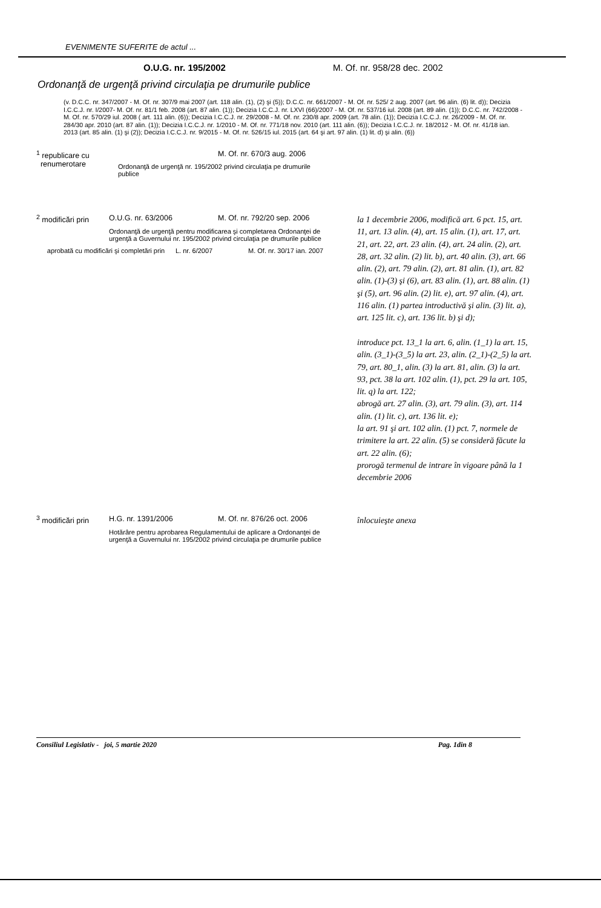EVENIMENTE SUFERITE de actul ...
O.U.G. nr. 195/2002 M. Of. nr. 958/28 dec. 2002
Ordonanţă de urgenţă privind circulaţia pe drumurile publice
(v. D.C.C. nr. 347/2007 - M. Of. nr. 307/9 mai 2007 (art. 118 alin. (1), (2) şi (5)); D.C.C. nr. 661/2007 - M. Of. nr. 525/ 2 aug. 2007 (art. 96 alin. (6) lit. d)); Decizia I.C.C.J. nr. I/2007- M. Of. nr. 81/1 feb. 2008 (art. 87 alin. (1)); Decizia I.C.C.J. nr. LXVI (66)/2007 - M. Of. nr. 537/16 iul. 2008 (art. 89 alin. (1)); D.C.C. nr. 742/2008 - M. Of. nr. 570/29 iul. 2008 ( art. 111 alin. (6)); Decizia I.C.C.J. nr. 29/2008 - M. Of. nr. 230/8 apr. 2009 (art. 78 alin. (1)); Decizia I.C.C.J. nr. 26/2009 - M. Of. nr. 284/30 apr. 2010 (art. 87 alin. (1)); Decizia I.C.C.J. nr. 1/2010 - M. Of. nr. 771/18 nov. 2010 (art. 111 alin. (6)); Decizia I.C.C.J. nr. 18/2012 - M. Of. nr. 41/18 ian. 2013 (art. 85 alin. (1) şi (2)); Decizia I.C.C.J. nr. 9/2015 - M. Of. nr. 526/15 iul. 2015 (art. 64 şi art. 97 alin. (1) lit. d) şi alin. (6))
<sup>1</sup> republicare cu
renumerotare
M. Of. nr. 670/3 aug. 2006
Ordonanţă de urgenţă nr. 195/2002 privind circulaţia pe drumurile publice
<sup>2</sup> modificări prin
O.U.G. nr. 63/2006 M. Of. nr. 792/20 sep. 2006
Ordonanţă de urgenţă pentru modificarea şi completarea Ordonanţei de urgenţă a Guvernului nr. 195/2002 privind circulaţia pe drumurile publice
aprobată cu modificări şi completări prin
L. nr. 6/2007 M. Of. nr. 30/17 ian. 2007
la 1 decembrie 2006, modifică art. 6 pct. 15, art. 11, art. 13 alin. (4), art. 15 alin. (1), art. 17, art. 21, art. 22, art. 23 alin. (4), art. 24 alin. (2), art. 28, art. 32 alin. (2) lit. b), art. 40 alin. (3), art. 66 alin. (2), art. 79 alin. (2), art. 81 alin. (1), art. 82 alin. (1)-(3) şi (6), art. 83 alin. (1), art. 88 alin. (1) şi (5), art. 96 alin. (2) lit. e), art. 97 alin. (4), art. 116 alin. (1) partea introductivă şi alin. (3) lit. a), art. 125 lit. c), art. 136 lit. b) şi d);
introduce pct. 13_1 la art. 6, alin. (1_1) la art. 15, alin. (3_1)-(3_5) la art. 23, alin. (2_1)-(2_5) la art. 79, art. 80_1, alin. (3) la art. 81, alin. (3) la art. 93, pct. 38 la art. 102 alin. (1), pct. 29 la art. 105, lit. q) la art. 122;
abrogă art. 27 alin. (3), art. 79 alin. (3), art. 114 alin. (1) lit. c), art. 136 lit. e);
la art. 91 şi art. 102 alin. (1) pct. 7, normele de trimitere la art. 22 alin. (5) se consideră făcute la art. 22 alin. (6);
prorogă termenul de intrare în vigoare până la 1 decembrie 2006
<sup>3</sup> modificări prin
H.G. nr. 1391/2006 M. Of. nr. 876/26 oct. 2006
Hotărâre pentru aprobarea Regulamentului de aplicare a Ordonanţei de urgenţă a Guvernului nr. 195/2002 privind circulaţia pe drumurile publice
înlocuieşte anexa
Consiliul Legislativ - joi, 5 martie 2020
Pag. 1din 8